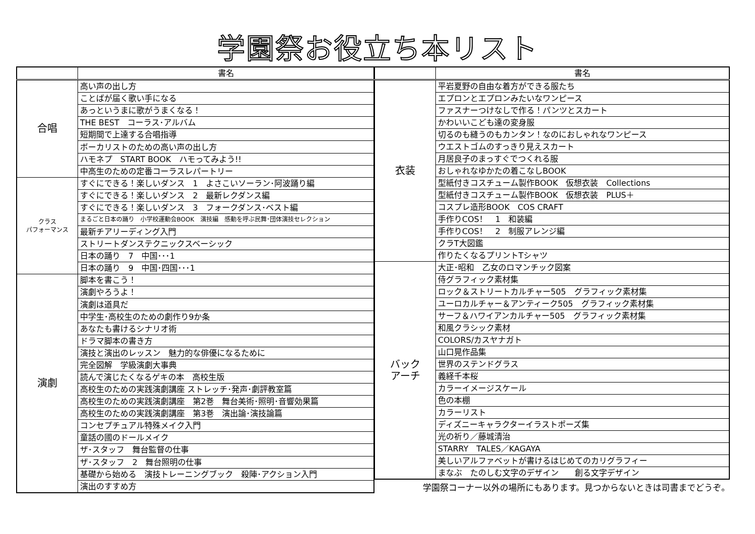学園祭お役立ち本リスト
| | 書名 |
| --- | --- |
| 合唱 | 高い声の出し方 |
| | ことばが届く歌い手になる |
| | あっというまに歌がうまくなる！ |
| | THE BEST コーラス･アルバム |
| | 短期間で上達する合唱指導 |
| | ボーカリストのための高い声の出し方 |
| | ハモネプ START BOOK ハモってみよう!! |
| | 中高生のための定番コーラスレパートリー |
| クラス パフォーマンス | すぐにできる！楽しいダンス 1 よさこいソーラン･阿波踊り編 |
| | すぐにできる！楽しいダンス 2 最新レクダンス編 |
| | すぐにできる！楽しいダンス 3 フォークダンス･ベスト編 |
| | まるごと日本の踊り 小学校運動会BOOK 演技編 感動を呼ぶ民舞･団体演技セレクション |
| | 最新チアリーディング入門 |
| | ストリートダンステクニックスベーシック |
| | 日本の踊り 7 中国･･･1 |
| | 日本の踊り 9 中国･四国･･･1 |
| 演劇 | 脚本を書こう！ |
| | 演劇やろうよ！ |
| | 演劇は道具だ |
| | 中学生･高校生のための劇作り9か条 |
| | あなたも書けるシナリオ術 |
| | ドラマ脚本の書き方 |
| | 演技と演出のレッスン 魅力的な俳優になるために |
| | 完全図解 学級演劇大事典 |
| | 読んで演じたくなるゲキの本 高校生版 |
| | 高校生のための実践演劇講座 ストレッチ･発声･劇評教室篇 |
| | 高校生のための実践演劇講座 第2巻 舞台美術･照明･音響効果篇 |
| | 高校生のための実践演劇講座 第3巻 演出論･演技論篇 |
| | コンセプチュアル特殊メイク入門 |
| | 童話の國のドールメイク |
| | ザ･スタッフ 舞台監督の仕事 |
| | ザ･スタッフ 2 舞台照明の仕事 |
| | 基礎から始める 演技トレーニングブック 殺陣･アクション入門 |
| | 演出のすすめ方 |
| | 書名 |
| --- | --- |
| 衣装 | 平岩夏野の自由な着方ができる服たち |
| | エプロンとエプロンみたいなワンピース |
| | ファスナーつけなしで作る！パンツとスカート |
| | かわいいこども達の変身服 |
| | 切るのも縫うのもカンタン！なのにおしゃれなワンピース |
| | ウエストゴムのすっきり見えスカート |
| | 月居良子のまっすぐでつくれる服 |
| | おしゃれなゆかたの着こなしBOOK |
| | 型紙付きコスチューム製作BOOK 仮想衣装 Collections |
| | 型紙付きコスチューム製作BOOK 仮想衣装 PLUS＋ |
| | コスプレ造形BOOK COS CRAFT |
| | 手作りCOS！ 1 和装編 |
| | 手作りCOS！ 2 制服アレンジ編 |
| | クラT大図鑑 |
| | 作りたくなるプリントTシャツ |
| バック アーチ | 大正･昭和 乙女のロマンチック図案 |
| | 侍グラフィック素材集 |
| | ロック＆ストリートカルチャー505 グラフィック素材集 |
| | ユーロカルチャー＆アンティーク505 グラフィック素材集 |
| | サーフ＆ハワイアンカルチャー505 グラフィック素材集 |
| | 和風クラシック素材 |
| | COLORS/カスヤナガト |
| | 山口晃作品集 |
| | 世界のステンドグラス |
| | 義経千本桜 |
| | カラーイメージスケール |
| | 色の本棚 |
| | カラーリスト |
| | ディズニーキャラクターイラストポーズ集 |
| | 光の祈り／藤城清治 |
| | STARRY TALES／KAGAYA |
| | 美しいアルファベットが書けるはじめてのカリグラフィー |
| | まなぶ たのしむ文字のデザイン 創る文字デザイン |
学園祭コーナー以外の場所にもあります。見つからないときは司書までどうぞ。